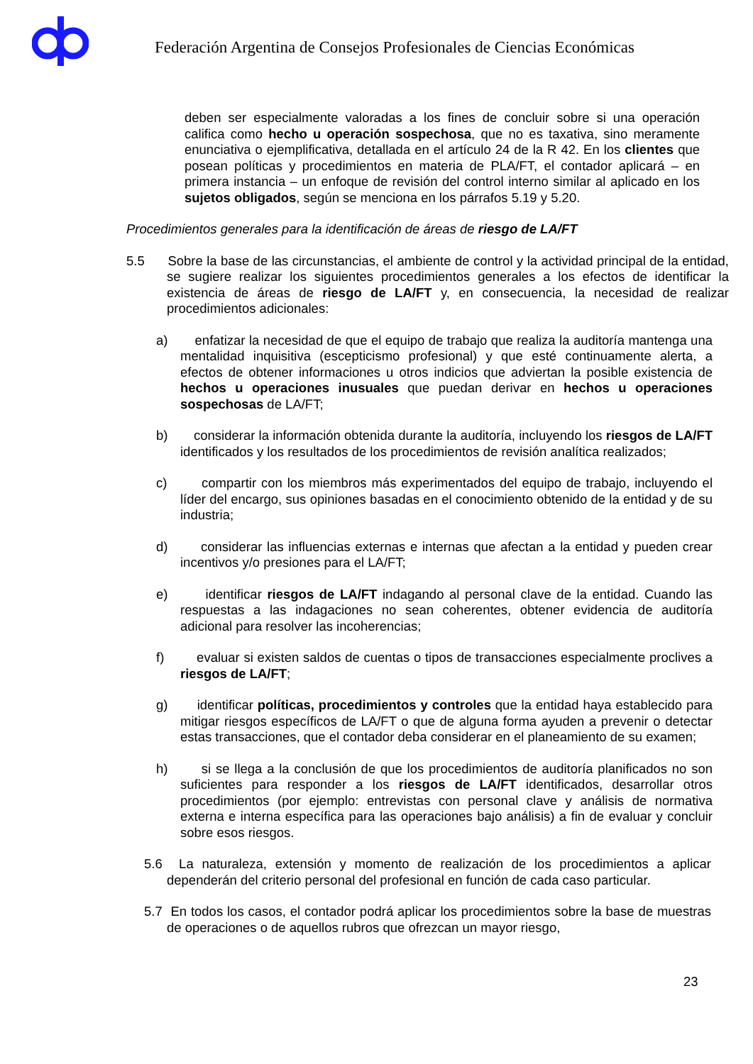Federación Argentina de Consejos Profesionales de Ciencias Económicas
deben ser especialmente valoradas a los fines de concluir sobre si una operación califica como hecho u operación sospechosa, que no es taxativa, sino meramente enunciativa o ejemplificativa, detallada en el artículo 24 de la R 42. En los clientes que posean políticas y procedimientos en materia de PLA/FT, el contador aplicará – en primera instancia – un enfoque de revisión del control interno similar al aplicado en los sujetos obligados, según se menciona en los párrafos 5.19 y 5.20.
Procedimientos generales para la identificación de áreas de riesgo de LA/FT
5.5 Sobre la base de las circunstancias, el ambiente de control y la actividad principal de la entidad, se sugiere realizar los siguientes procedimientos generales a los efectos de identificar la existencia de áreas de riesgo de LA/FT y, en consecuencia, la necesidad de realizar procedimientos adicionales:
a) enfatizar la necesidad de que el equipo de trabajo que realiza la auditoría mantenga una mentalidad inquisitiva (escepticismo profesional) y que esté continuamente alerta, a efectos de obtener informaciones u otros indicios que adviertan la posible existencia de hechos u operaciones inusuales que puedan derivar en hechos u operaciones sospechosas de LA/FT;
b) considerar la información obtenida durante la auditoría, incluyendo los riesgos de LA/FT identificados y los resultados de los procedimientos de revisión analítica realizados;
c) compartir con los miembros más experimentados del equipo de trabajo, incluyendo el líder del encargo, sus opiniones basadas en el conocimiento obtenido de la entidad y de su industria;
d) considerar las influencias externas e internas que afectan a la entidad y pueden crear incentivos y/o presiones para el LA/FT;
e) identificar riesgos de LA/FT indagando al personal clave de la entidad. Cuando las respuestas a las indagaciones no sean coherentes, obtener evidencia de auditoría adicional para resolver las incoherencias;
f) evaluar si existen saldos de cuentas o tipos de transacciones especialmente proclives a riesgos de LA/FT;
g) identificar políticas, procedimientos y controles que la entidad haya establecido para mitigar riesgos específicos de LA/FT o que de alguna forma ayuden a prevenir o detectar estas transacciones, que el contador deba considerar en el planeamiento de su examen;
h) si se llega a la conclusión de que los procedimientos de auditoría planificados no son suficientes para responder a los riesgos de LA/FT identificados, desarrollar otros procedimientos (por ejemplo: entrevistas con personal clave y análisis de normativa externa e interna específica para las operaciones bajo análisis) a fin de evaluar y concluir sobre esos riesgos.
5.6 La naturaleza, extensión y momento de realización de los procedimientos a aplicar dependerán del criterio personal del profesional en función de cada caso particular.
5.7 En todos los casos, el contador podrá aplicar los procedimientos sobre la base de muestras de operaciones o de aquellos rubros que ofrezcan un mayor riesgo,
23